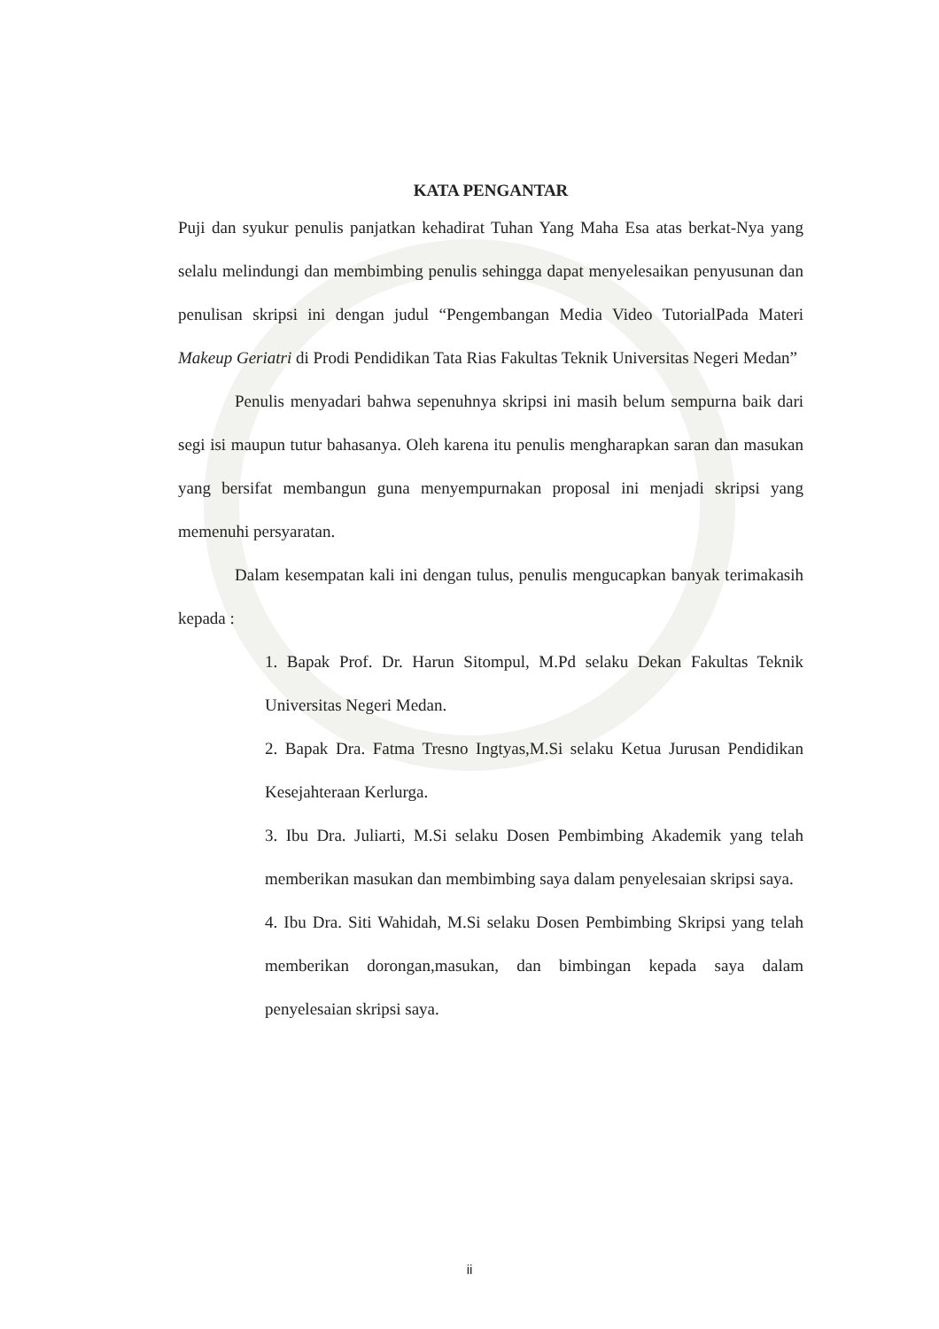KATA PENGANTAR
Puji dan syukur penulis panjatkan kehadirat Tuhan Yang Maha Esa atas berkat-Nya yang selalu melindungi dan membimbing penulis sehingga dapat menyelesaikan penyusunan dan penulisan skripsi ini dengan judul “Pengembangan Media Video TutorialPada Materi Makeup Geriatri di Prodi Pendidikan Tata Rias Fakultas Teknik Universitas Negeri Medan”
Penulis menyadari bahwa sepenuhnya skripsi ini masih belum sempurna baik dari segi isi maupun tutur bahasanya. Oleh karena itu penulis mengharapkan saran dan masukan yang bersifat membangun guna menyempurnakan proposal ini menjadi skripsi yang memenuhi persyaratan.
Dalam kesempatan kali ini dengan tulus, penulis mengucapkan banyak terimakasih kepada :
1. Bapak Prof. Dr. Harun Sitompul, M.Pd selaku Dekan Fakultas Teknik Universitas Negeri Medan.
2. Bapak Dra. Fatma Tresno Ingtyas,M.Si selaku Ketua Jurusan Pendidikan Kesejahteraan Kerlurga.
3. Ibu Dra. Juliarti, M.Si selaku Dosen Pembimbing Akademik yang telah memberikan masukan dan membimbing saya dalam penyelesaian skripsi saya.
4. Ibu Dra. Siti Wahidah, M.Si selaku Dosen Pembimbing Skripsi yang telah memberikan dorongan,masukan, dan bimbingan kepada saya dalam penyelesaian skripsi saya.
ii